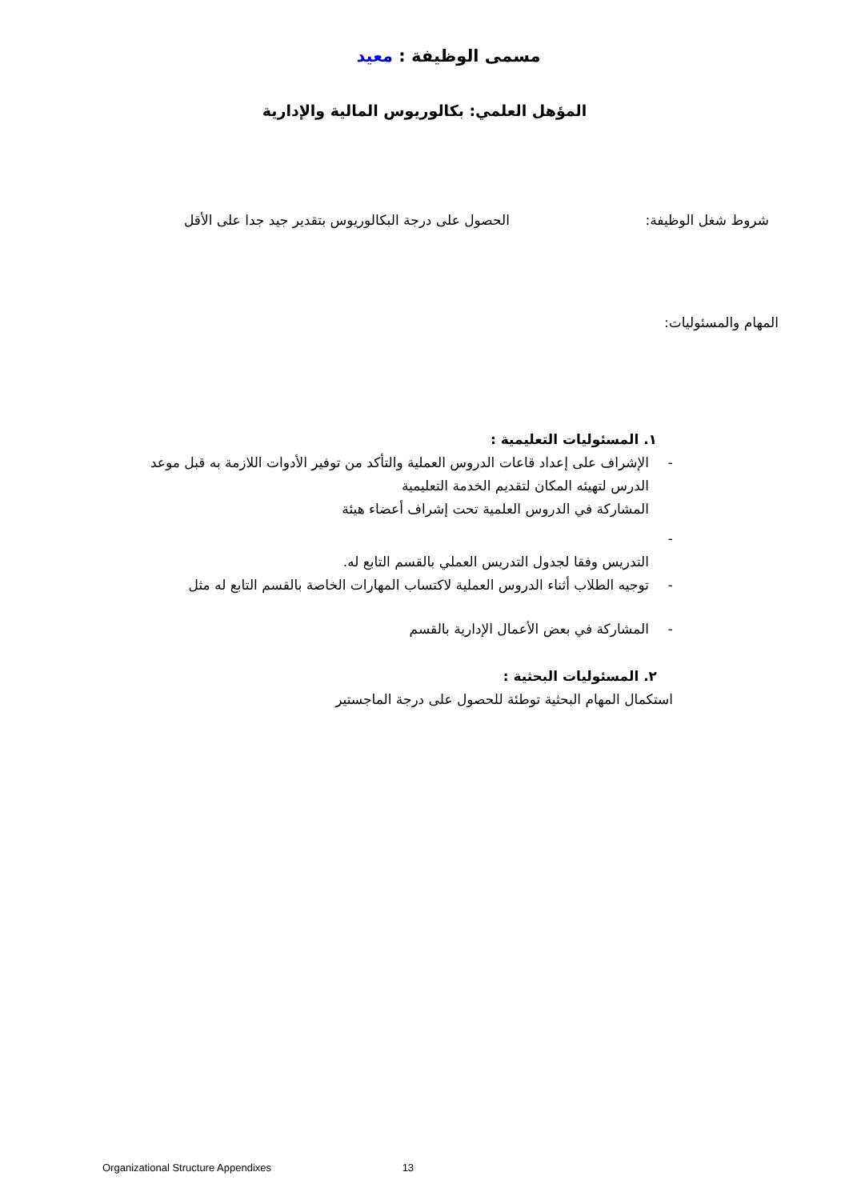مسمى الوظيفة : معيد
المؤهل العلمي: بكالوريوس المالية والإدارية
شروط شغل الوظيفة: الحصول على درجة البكالوريوس بتقدير جيد جدا على الأقل
المهام والمسئوليات:
١. المسئوليات التعليمية :
- الإشراف على إعداد قاعات الدروس العملية والتأكد من توفير الأدوات اللازمة به قبل موعد الدرس لتهيئه المكان لتقديم الخدمة التعليمية
المشاركة في الدروس العلمية تحت إشراف أعضاء هيئة
-
التدريس وفقا لجدول التدريس العملي بالقسم التابع له.
- توجيه الطلاب أثناء الدروس العملية لاكتساب المهارات الخاصة بالقسم التابع له مثل
- المشاركة في بعض الأعمال الإدارية بالقسم
٢. المسئوليات البحثية :
استكمال المهام البحثية توطئة للحصول على درجة الماجستير
Organizational Structure Appendixes 13